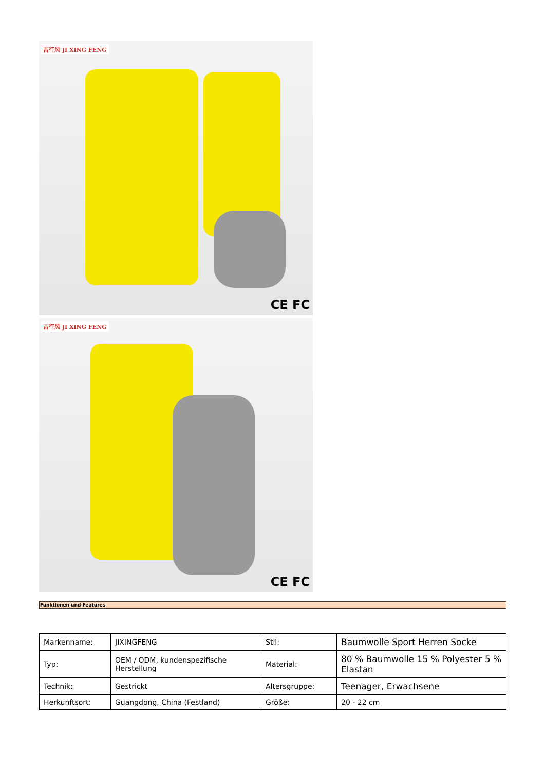吉行风 JI XING FENG
CE FC
吉行风 JI XING FENG
CE FC
Funktionen und Features
| Markenname: | JIXINGFENG | Stil: | Baumwolle Sport Herren Socke |
| Typ: | OEM / ODM, kundenspezifische Herstellung | Material: | 80 % Baumwolle 15 % Polyester 5 % Elastan |
| Technik: | Gestrickt | Altersgruppe: | Teenager, Erwachsene |
| Herkunftsort: | Guangdong, China (Festland) | Größe: | 20 - 22 cm |